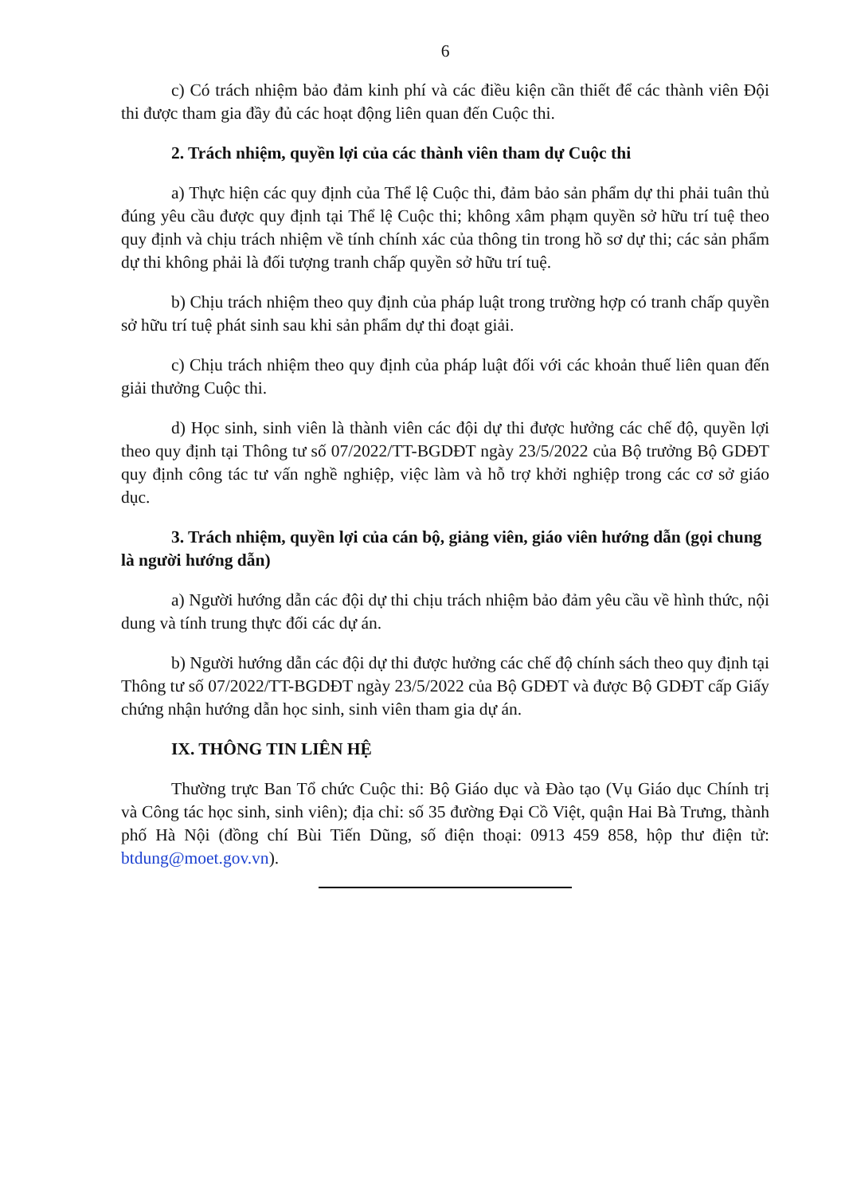6
c) Có trách nhiệm bảo đảm kinh phí và các điều kiện cần thiết để các thành viên Đội thi được tham gia đầy đủ các hoạt động liên quan đến Cuộc thi.
2. Trách nhiệm, quyền lợi của các thành viên tham dự Cuộc thi
a) Thực hiện các quy định của Thể lệ Cuộc thi, đảm bảo sản phẩm dự thi phải tuân thủ đúng yêu cầu được quy định tại Thể lệ Cuộc thi; không xâm phạm quyền sở hữu trí tuệ theo quy định và chịu trách nhiệm về tính chính xác của thông tin trong hồ sơ dự thi; các sản phẩm dự thi không phải là đối tượng tranh chấp quyền sở hữu trí tuệ.
b) Chịu trách nhiệm theo quy định của pháp luật trong trường hợp có tranh chấp quyền sở hữu trí tuệ phát sinh sau khi sản phẩm dự thi đoạt giải.
c) Chịu trách nhiệm theo quy định của pháp luật đối với các khoản thuế liên quan đến giải thưởng Cuộc thi.
d) Học sinh, sinh viên là thành viên các đội dự thi được hưởng các chế độ, quyền lợi theo quy định tại Thông tư số 07/2022/TT-BGDĐT ngày 23/5/2022 của Bộ trưởng Bộ GDĐT quy định công tác tư vấn nghề nghiệp, việc làm và hỗ trợ khởi nghiệp trong các cơ sở giáo dục.
3. Trách nhiệm, quyền lợi của cán bộ, giảng viên, giáo viên hướng dẫn (gọi chung là người hướng dẫn)
a) Người hướng dẫn các đội dự thi chịu trách nhiệm bảo đảm yêu cầu về hình thức, nội dung và tính trung thực đối các dự án.
b) Người hướng dẫn các đội dự thi được hưởng các chế độ chính sách theo quy định tại Thông tư số 07/2022/TT-BGDĐT ngày 23/5/2022 của Bộ GDĐT và được Bộ GDĐT cấp Giấy chứng nhận hướng dẫn học sinh, sinh viên tham gia dự án.
IX. THÔNG TIN LIÊN HỆ
Thường trực Ban Tổ chức Cuộc thi: Bộ Giáo dục và Đào tạo (Vụ Giáo dục Chính trị và Công tác học sinh, sinh viên); địa chỉ: số 35 đường Đại Cồ Việt, quận Hai Bà Trưng, thành phố Hà Nội (đồng chí Bùi Tiến Dũng, số điện thoại: 0913 459 858, hộp thư điện tử: btdung@moet.gov.vn).